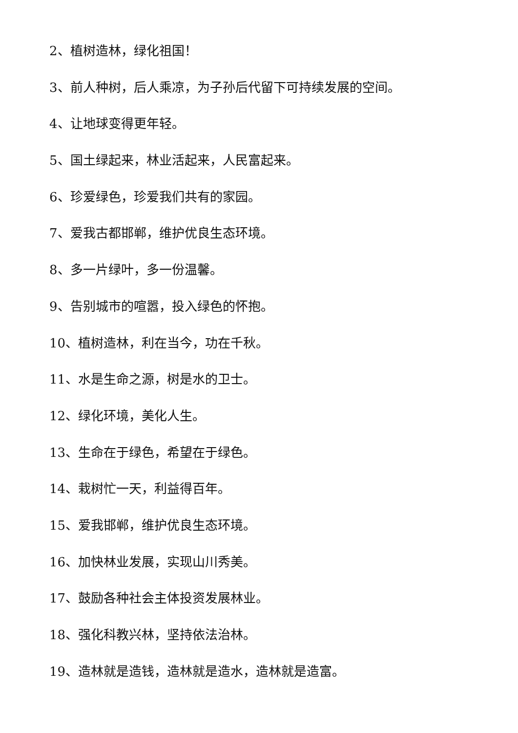2、植树造林，绿化祖国！
3、前人种树，后人乘凉，为子孙后代留下可持续发展的空间。
4、让地球变得更年轻。
5、国土绿起来，林业活起来，人民富起来。
6、珍爱绿色，珍爱我们共有的家园。
7、爱我古都邯郸，维护优良生态环境。
8、多一片绿叶，多一份温馨。
9、告别城市的喧嚣，投入绿色的怀抱。
10、植树造林，利在当今，功在千秋。
11、水是生命之源，树是水的卫士。
12、绿化环境，美化人生。
13、生命在于绿色，希望在于绿色。
14、栽树忙一天，利益得百年。
15、爱我邯郸，维护优良生态环境。
16、加快林业发展，实现山川秀美。
17、鼓励各种社会主体投资发展林业。
18、强化科教兴林，坚持依法治林。
19、造林就是造钱，造林就是造水，造林就是造富。